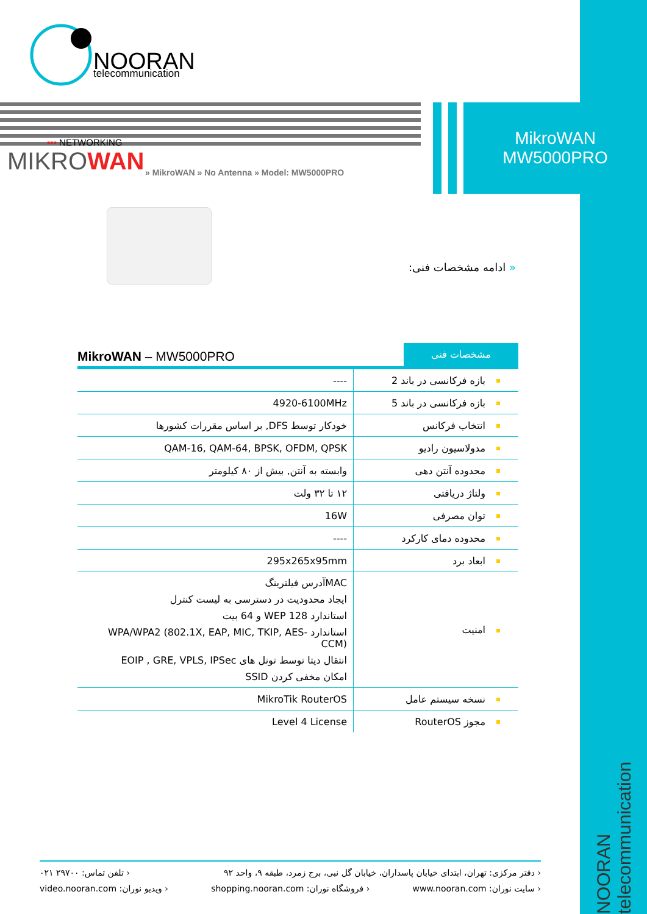NOORAN
telecommunication
MikroWAN
MW5000PRO
▪▪▪ NETWORKING
MIKRO WAN
» MikroWAN » No Antenna » Model: MW5000PRO
« ادامه مشخصات فنی:
MikroWAN – MW5000PRO
مشخصات فنی
| بازه فرکانسی در باند 2 | ---- |
| بازه فرکانسی در باند 5 | 4920-6100MHz |
| انتخاب فرکانس | خودکار توسط DFS, بر اساس مقررات کشورها |
| مدولاسیون رادیو | QAM-16, QAM-64, BPSK, OFDM, QPSK |
| محدوده آنتن دهی | وابسته به آنتن, بیش از ۸۰ کیلومتر |
| ولتاژ دریافتی | ۱۲ تا ۳۲ ولت |
| توان مصرفی | 16W |
| محدوده دمای کارکرد | ---- |
| ابعاد برد | 295x265x95mm |
| امنیت | MACآدرس فیلترینگ ایجاد محدودیت در دسترسی به لیست کنترل استاندارد WEP 128 و 64 بیت استاندارد WPA/WPA2 (802.1X, EAP, MIC, TKIP, AES-CCM) انتقال دیتا توسط تونل های EOIP , GRE, VPLS, IPSec امکان مخفی کردن SSID |
| نسخه سیستم عامل | MikroTik RouterOS |
| مجوز RouterOS | Level 4 License |
NOORAN telecommunication
‹ دفتر مرکزی: تهران، ابتدای خیابان پاسداران، خیابان گل نبی، برج زمرد، طبقه ۹، واحد ۹۲ ‹ تلفن تماس: ۲۹۷۰۰ ۰۲۱
‹ سایت نوران: www.nooran.com ‹ فروشگاه نوران: shopping.nooran.com ‹ ویدیو نوران: video.nooran.com